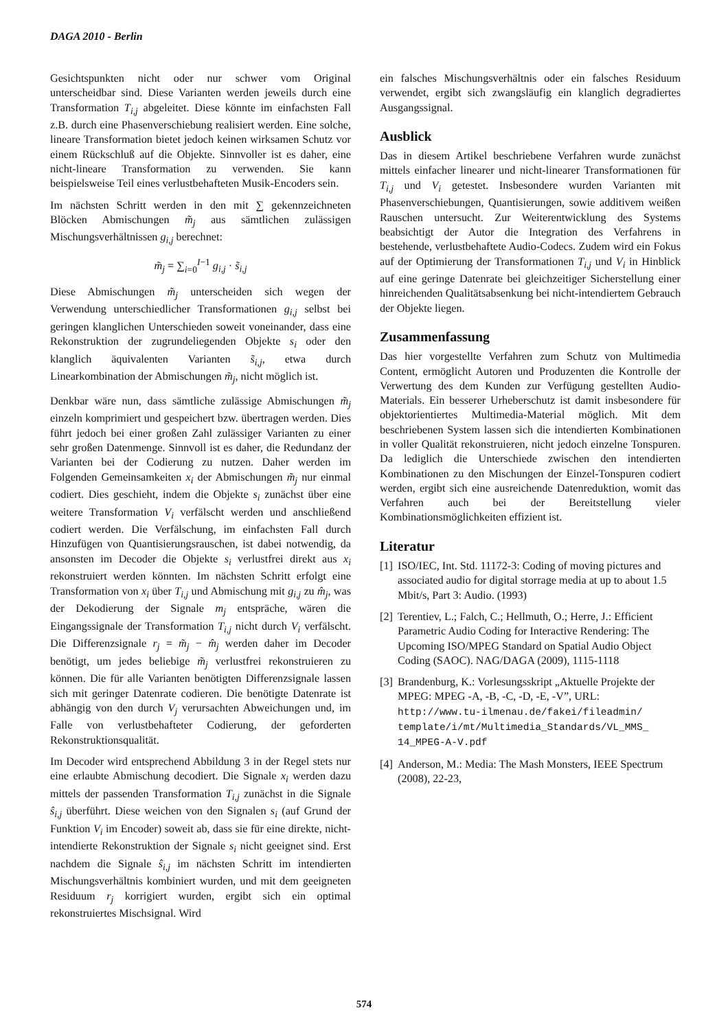DAGA 2010 - Berlin
Gesichtspunkten nicht oder nur schwer vom Original unterscheidbar sind. Diese Varianten werden jeweils durch eine Transformation T<sub>i,j</sub> abgeleitet. Diese könnte im einfachsten Fall z.B. durch eine Phasenverschiebung realisiert werden. Eine solche, lineare Transformation bietet jedoch keinen wirksamen Schutz vor einem Rückschluß auf die Objekte. Sinnvoller ist es daher, eine nicht-lineare Transformation zu verwenden. Sie kann beispielsweise Teil eines verlustbehafteten Musik-Encoders sein.
Im nächsten Schritt werden in den mit ∑ gekennzeichneten Blöcken Abmischungen m̃<sub>j</sub> aus sämtlichen zulässigen Mischungsverhältnissen g<sub>i,j</sub> berechnet:
m̃<sub>j</sub> = ∑<sub>i=0</sub><sup>I−1</sup> g<sub>i,j</sub> · s̃<sub>i,j</sub>
Diese Abmischungen m̃<sub>j</sub> unterscheiden sich wegen der Verwendung unterschiedlicher Transformationen g<sub>i,j</sub> selbst bei geringen klanglichen Unterschieden soweit voneinander, dass eine Rekonstruktion der zugrundeliegenden Objekte s<sub>i</sub> oder den klanglich äquivalenten Varianten s̃<sub>i,j</sub>, etwa durch Linearkombination der Abmischungen m̃<sub>j</sub>, nicht möglich ist.
Denkbar wäre nun, dass sämtliche zulässige Abmischungen m̃<sub>j</sub> einzeln komprimiert und gespeichert bzw. übertragen werden. Dies führt jedoch bei einer großen Zahl zulässiger Varianten zu einer sehr großen Datenmenge. Sinnvoll ist es daher, die Redundanz der Varianten bei der Codierung zu nutzen. Daher werden im Folgenden Gemeinsamkeiten x<sub>i</sub> der Abmischungen m̃<sub>j</sub> nur einmal codiert. Dies geschieht, indem die Objekte s<sub>i</sub> zunächst über eine weitere Transformation V<sub>i</sub> verfälscht werden und anschließend codiert werden. Die Verfälschung, im einfachsten Fall durch Hinzufügen von Quantisierungsrauschen, ist dabei notwendig, da ansonsten im Decoder die Objekte s<sub>i</sub> verlustfrei direkt aus x<sub>i</sub> rekonstruiert werden könnten. Im nächsten Schritt erfolgt eine Transformation von x<sub>i</sub> über T<sub>i,j</sub> und Abmischung mit g<sub>i,j</sub> zu m̂<sub>j</sub>, was der Dekodierung der Signale m<sub>j</sub> entspräche, wären die Eingangssignale der Transformation T<sub>i,j</sub> nicht durch V<sub>i</sub> verfälscht. Die Differenzsignale r<sub>j</sub> = m̃<sub>j</sub> − m̂<sub>j</sub> werden daher im Decoder benötigt, um jedes beliebige m̃<sub>j</sub> verlustfrei rekonstruieren zu können. Die für alle Varianten benötigten Differenzsignale lassen sich mit geringer Datenrate codieren. Die benötigte Datenrate ist abhängig von den durch V<sub>j</sub> verursachten Abweichungen und, im Falle von verlustbehafteter Codierung, der geforderten Rekonstruktionsqualität.
Im Decoder wird entsprechend Abbildung 3 in der Regel stets nur eine erlaubte Abmischung decodiert. Die Signale x<sub>i</sub> werden dazu mittels der passenden Transformation T<sub>i,j</sub> zunächst in die Signale ŝ<sub>i,j</sub> überführt. Diese weichen von den Signalen s<sub>i</sub> (auf Grund der Funktion V<sub>i</sub> im Encoder) soweit ab, dass sie für eine direkte, nicht-intendierte Rekonstruktion der Signale s<sub>i</sub> nicht geeignet sind. Erst nachdem die Signale ŝ<sub>i,j</sub> im nächsten Schritt im intendierten Mischungsverhältnis kombiniert wurden, und mit dem geeigneten Residuum r<sub>j</sub> korrigiert wurden, ergibt sich ein optimal rekonstruiertes Mischsignal. Wird
ein falsches Mischungsverhältnis oder ein falsches Residuum verwendet, ergibt sich zwangsläufig ein klanglich degradiertes Ausgangssignal.
Ausblick
Das in diesem Artikel beschriebene Verfahren wurde zunächst mittels einfacher linearer und nicht-linearer Transformationen für T<sub>i,j</sub> und V<sub>i</sub> getestet. Insbesondere wurden Varianten mit Phasenverschiebungen, Quantisierungen, sowie additivem weißen Rauschen untersucht. Zur Weiterentwicklung des Systems beabsichtigt der Autor die Integration des Verfahrens in bestehende, verlustbehaftete Audio-Codecs. Zudem wird ein Fokus auf der Optimierung der Transformationen T<sub>i,j</sub> und V<sub>i</sub> in Hinblick auf eine geringe Datenrate bei gleichzeitiger Sicherstellung einer hinreichenden Qualitätsabsenkung bei nicht-intendiertem Gebrauch der Objekte liegen.
Zusammenfassung
Das hier vorgestellte Verfahren zum Schutz von Multimedia Content, ermöglicht Autoren und Produzenten die Kontrolle der Verwertung des dem Kunden zur Verfügung gestellten Audio-Materials. Ein besserer Urheberschutz ist damit insbesondere für objektorientiertes Multimedia-Material möglich. Mit dem beschriebenen System lassen sich die intendierten Kombinationen in voller Qualität rekonstruieren, nicht jedoch einzelne Tonspuren. Da lediglich die Unterschiede zwischen den intendierten Kombinationen zu den Mischungen der Einzel-Tonspuren codiert werden, ergibt sich eine ausreichende Datenreduktion, womit das Verfahren auch bei der Bereitstellung vieler Kombinationsmöglichkeiten effizient ist.
Literatur
[1] ISO/IEC, Int. Std. 11172-3: Coding of moving pictures and associated audio for digital storrage media at up to about 1.5 Mbit/s, Part 3: Audio. (1993)
[2] Terentiev, L.; Falch, C.; Hellmuth, O.; Herre, J.: Efficient Parametric Audio Coding for Interactive Rendering: The Upcoming ISO/MPEG Standard on Spatial Audio Object Coding (SAOC). NAG/DAGA (2009), 1115-1118
[3] Brandenburg, K.: Vorlesungsskript „Aktuelle Projekte der MPEG: MPEG -A, -B, -C, -D, -E, -V”, URL: http://www.tu-ilmenau.de/fakei/fileadmin/ template/i/mt/Multimedia_Standards/VL_MMS_ 14_MPEG-A-V.pdf
[4] Anderson, M.: Media: The Mash Monsters, IEEE Spectrum (2008), 22-23,
574